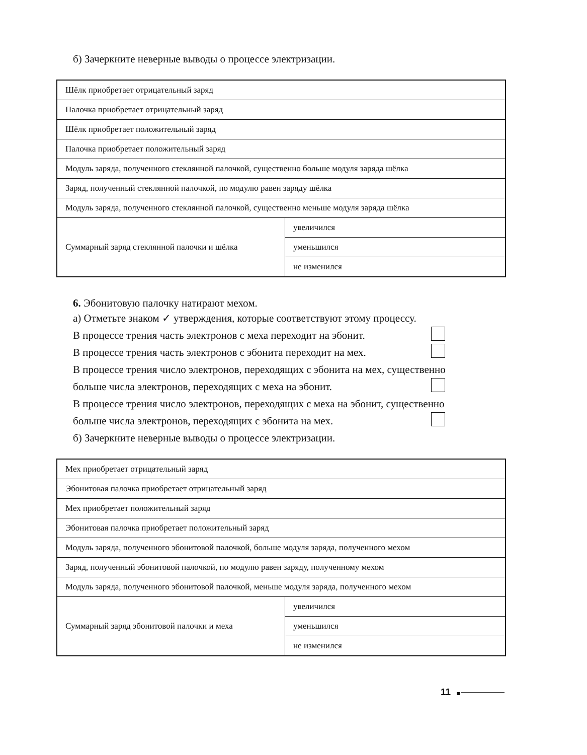б) Зачеркните неверные выводы о процессе электризации.
| Шёлк приобретает отрицательный заряд | |
| Палочка приобретает отрицательный заряд | |
| Шёлк приобретает положительный заряд | |
| Палочка приобретает положительный заряд | |
| Модуль заряда, полученного стеклянной палочкой, существенно больше модуля заряда шёлка | |
| Заряд, полученный стеклянной палочкой, по модулю равен заряду шёлка | |
| Модуль заряда, полученного стеклянной палочкой, существенно меньше модуля заряда шёлка | |
| Суммарный заряд стеклянной палочки и шёлка | увеличился |
| | уменьшился |
| | не изменился |
6. Эбонитовую палочку натирают мехом.
а) Отметьте знаком ✓ утверждения, которые соответствуют этому процессу.
В процессе трения часть электронов с меха переходит на эбонит.
В процессе трения часть электронов с эбонита переходит на мех.
В процессе трения число электронов, переходящих с эбонита на мех, существенно
больше числа электронов, переходящих с меха на эбонит.
В процессе трения число электронов, переходящих с меха на эбонит, существенно
больше числа электронов, переходящих с эбонита на мех.
б) Зачеркните неверные выводы о процессе электризации.
| Мех приобретает отрицательный заряд | |
| Эбонитовая палочка приобретает отрицательный заряд | |
| Мех приобретает положительный заряд | |
| Эбонитовая палочка приобретает положительный заряд | |
| Модуль заряда, полученного эбонитовой палочкой, больше модуля заряда, полученного мехом | |
| Заряд, полученный эбонитовой палочкой, по модулю равен заряду, полученному мехом | |
| Модуль заряда, полученного эбонитовой палочкой, меньше модуля заряда, полученного мехом | |
| Суммарный заряд эбонитовой палочки и меха | увеличился |
| | уменьшился |
| | не изменился |
11